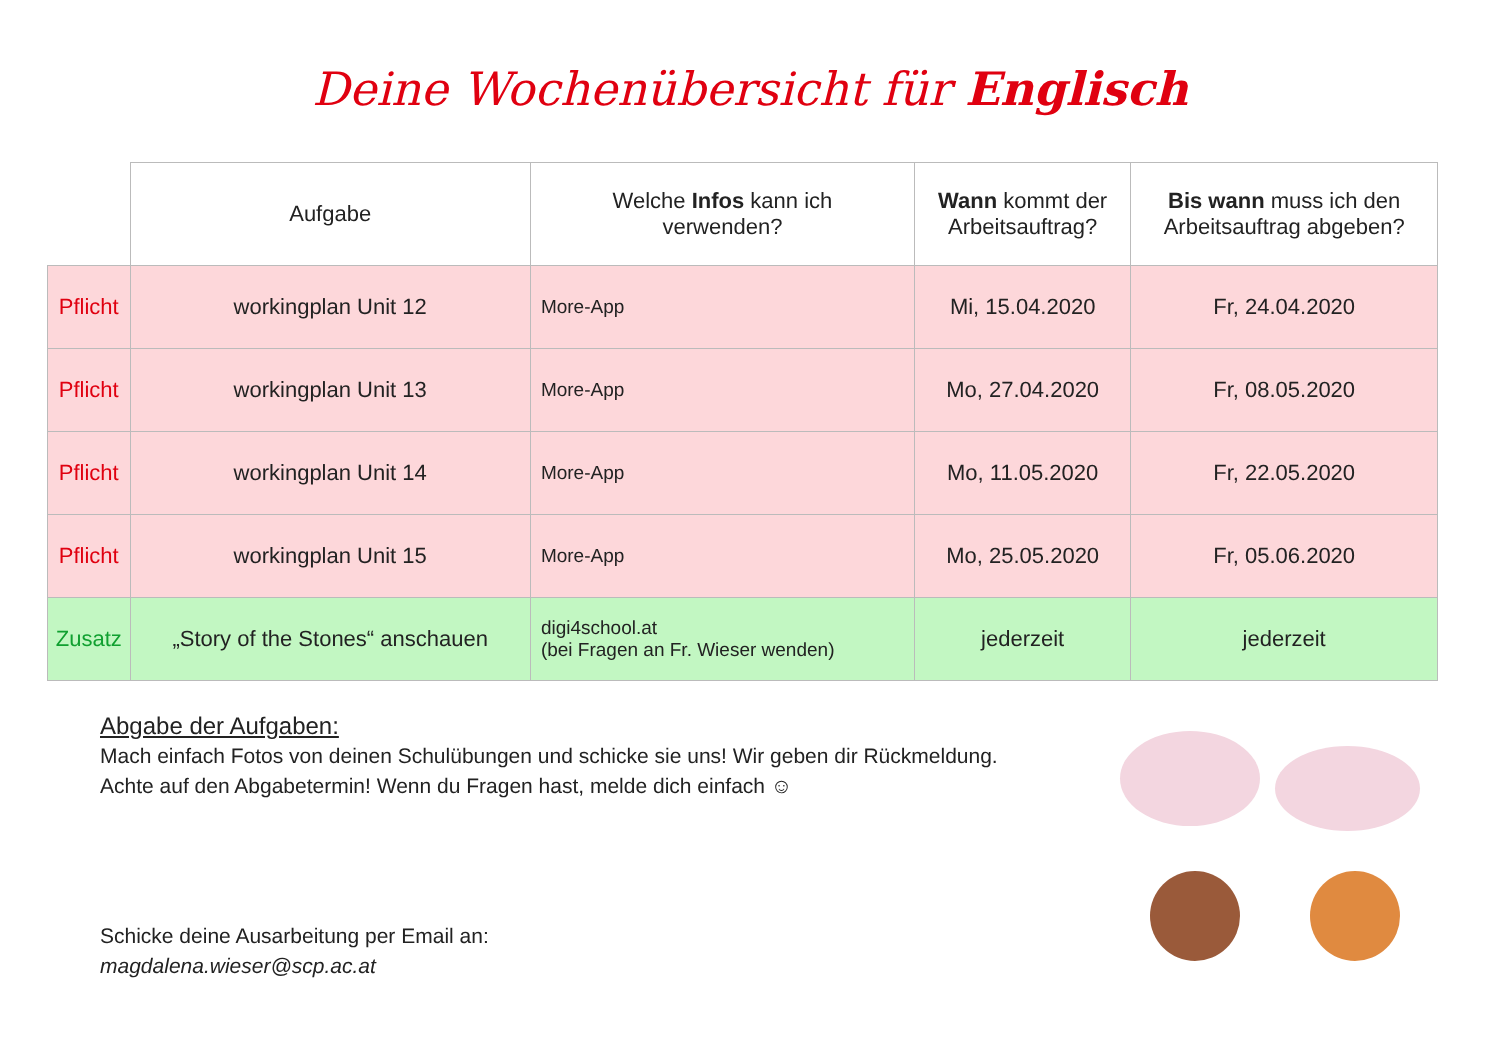Deine Wochenübersicht für Englisch
| | Aufgabe | Welche Infos kann ich verwenden? | Wann kommt der Arbeitsauftrag? | Bis wann muss ich den Arbeitsauftrag abgeben? |
| --- | --- | --- | --- | --- |
| Pflicht | workingplan Unit 12 | More-App | Mi, 15.04.2020 | Fr, 24.04.2020 |
| Pflicht | workingplan Unit 13 | More-App | Mo, 27.04.2020 | Fr, 08.05.2020 |
| Pflicht | workingplan Unit 14 | More-App | Mo, 11.05.2020 | Fr, 22.05.2020 |
| Pflicht | workingplan Unit 15 | More-App | Mo, 25.05.2020 | Fr, 05.06.2020 |
| Zusatz | „Story of the Stones“ anschauen | digi4school.at (bei Fragen an Fr. Wieser wenden) | jederzeit | jederzeit |
Abgabe der Aufgaben:
Mach einfach Fotos von deinen Schulübungen und schicke sie uns! Wir geben dir Rückmeldung.
Achte auf den Abgabetermin! Wenn du Fragen hast, melde dich einfach ☺
Schicke deine Ausarbeitung per Email an:
magdalena.wieser@scp.ac.at